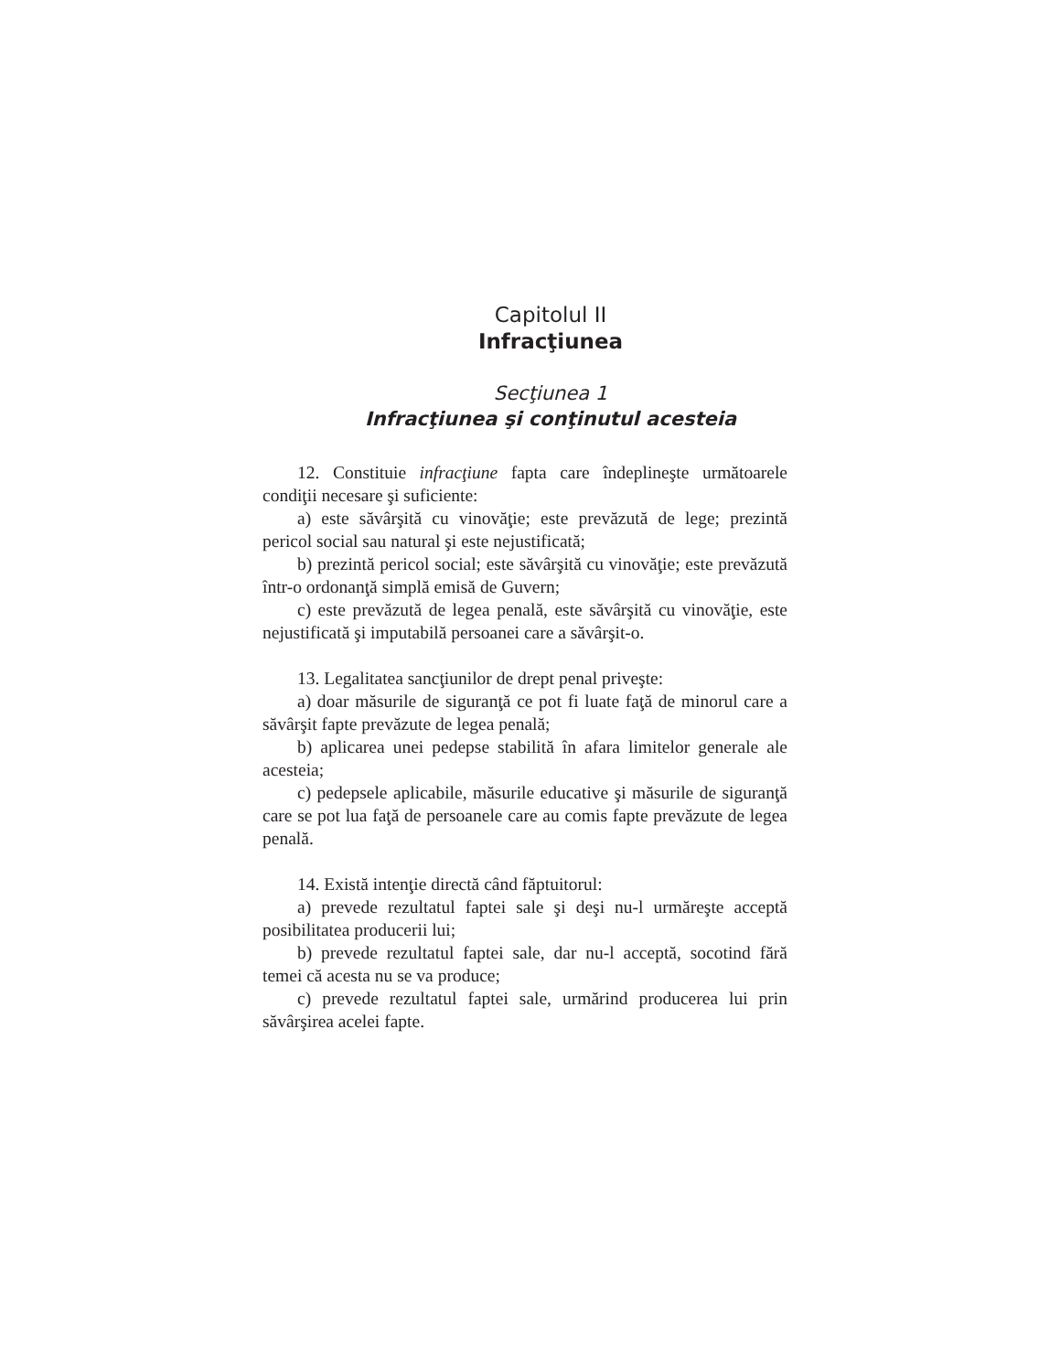Capitolul II
Infracţiunea
Secţiunea 1
Infracţiunea şi conţinutul acesteia
12. Constituie infracţiune fapta care îndeplineşte următoarele condiţii necesare şi suficiente:
a) este săvârşită cu vinovăţie; este prevăzută de lege; prezintă pericol social sau natural şi este nejustificată;
b) prezintă pericol social; este săvârşită cu vinovăţie; este prevăzută într-o ordonanţă simplă emisă de Guvern;
c) este prevăzută de legea penală, este săvârşită cu vinovăţie, este nejustificată şi imputabilă persoanei care a săvârşit-o.
13. Legalitatea sancţiunilor de drept penal priveşte:
a) doar măsurile de siguranţă ce pot fi luate faţă de minorul care a săvârşit fapte prevăzute de legea penală;
b) aplicarea unei pedepse stabilită în afara limitelor generale ale acesteia;
c) pedepsele aplicabile, măsurile educative şi măsurile de siguranţă care se pot lua faţă de persoanele care au comis fapte prevăzute de legea penală.
14. Există intenţie directă când făptuitorul:
a) prevede rezultatul faptei sale şi deşi nu-l urmăreşte acceptă posibilitatea producerii lui;
b) prevede rezultatul faptei sale, dar nu-l acceptă, socotind fără temei că acesta nu se va produce;
c) prevede rezultatul faptei sale, urmărind producerea lui prin săvârşirea acelei fapte.